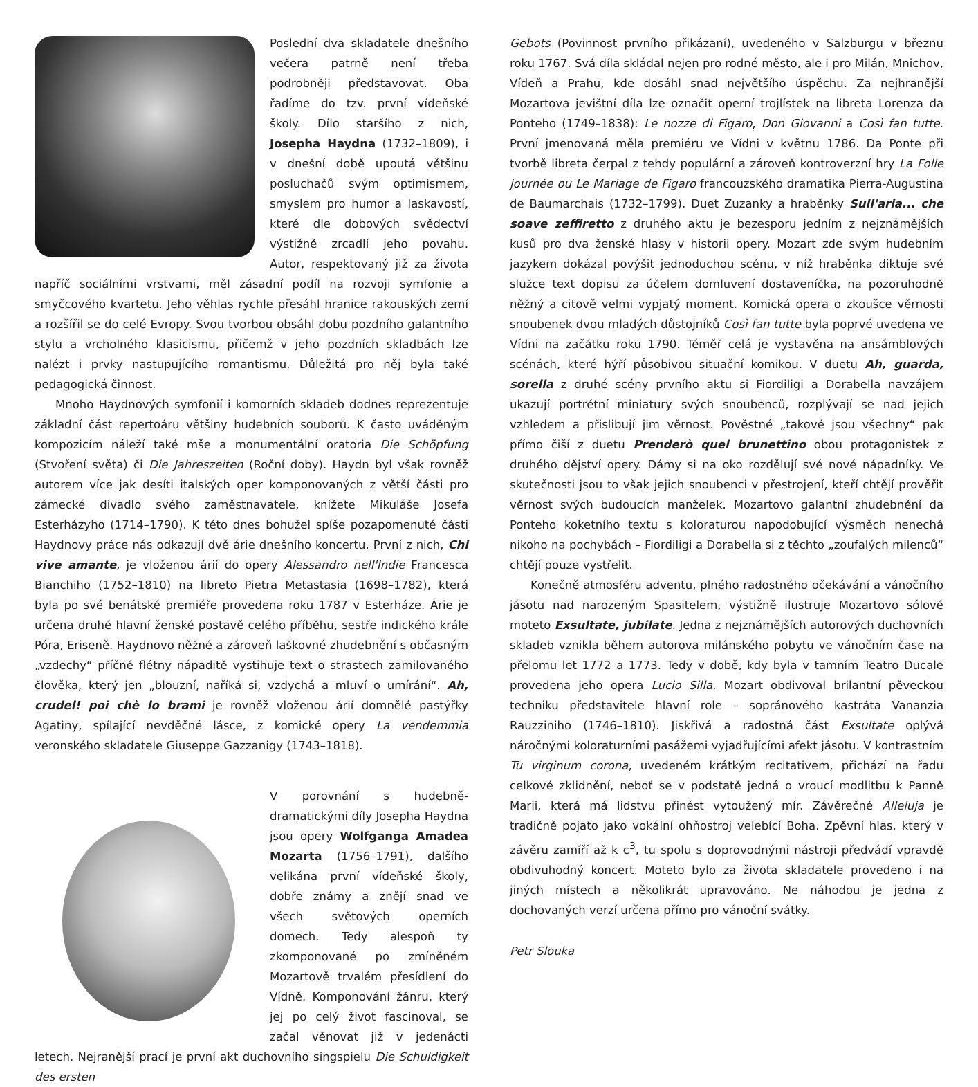Poslední dva skladatele dnešního večera patrně není třeba podrobněji představovat. Oba řadíme do tzv. první vídeňské školy. Dílo staršího z nich, Josepha Haydna (1732–1809), i v dnešní době upoutá většinu posluchačů svým optimismem, smyslem pro humor a laskavostí, které dle dobových svědectví výstižně zrcadlí jeho povahu. Autor, respektovaný již za života napříč sociálními vrstvami, měl zásadní podíl na rozvoji symfonie a smyčcového kvartetu. Jeho věhlas rychle přesáhl hranice rakouských zemí a rozšířil se do celé Evropy. Svou tvorbou obsáhl dobu pozdního galantního stylu a vrcholného klasicismu, přičemž v jeho pozdních skladbách lze nalézt i prvky nastupujícího romantismu. Důležitá pro něj byla také pedagogická činnost.
Mnoho Haydnových symfonií i komorních skladeb dodnes reprezentuje základní část repertoáru většiny hudebních souborů. K často uváděným kompozicím náleží také mše a monumentální oratoria Die Schöpfung (Stvoření světa) či Die Jahreszeiten (Roční doby). Haydn byl však rovněž autorem více jak desíti italských oper komponovaných z větší části pro zámecké divadlo svého zaměstnavatele, knížete Mikuláše Josefa Esterházyho (1714–1790). K této dnes bohužel spíše pozapomenuté části Haydnovy práce nás odkazují dvě árie dnešního koncertu. První z nich, Chi vive amante, je vloženou árií do opery Alessandro nell'Indie Francesca Bianchiho (1752–1810) na libreto Pietra Metastasia (1698–1782), která byla po své benátské premiéře provedena roku 1787 v Esterháze. Árie je určena druhé hlavní ženské postavě celého příběhu, sestře indického krále Póra, Eriseně. Haydnovo něžné a zároveň laškovné zhudebnění s občasným „vzdechy“ příčné flétny nápaditě vystihuje text o strastech zamilovaného člověka, který jen „blouzní, naříká si, vzdychá a mluví o umírání“. Ah, crudel! poi chè lo brami je rovněž vloženou árií domnělé pastýřky Agatiny, spílající nevděčné lásce, z komické opery La vendemmia veronského skladatele Giuseppe Gazzanigy (1743–1818).
V porovnání s hudebně-dramatickými díly Josepha Haydna jsou opery Wolfganga Amadea Mozarta (1756–1791), dalšího velikána první vídeňské školy, dobře známy a znějí snad ve všech světových operních domech. Tedy alespoň ty zkomponované po zmíněném Mozartově trvalém přesídlení do Vídně. Komponování žánru, který jej po celý život fascinoval, se začal věnovat již v jedenácti letech. Nejranější prací je první akt duchovního singspielu Die Schuldigkeit des ersten
Gebots (Povinnost prvního přikázaní), uvedeného v Salzburgu v březnu roku 1767. Svá díla skládal nejen pro rodné město, ale i pro Milán, Mnichov, Vídeň a Prahu, kde dosáhl snad největšího úspěchu. Za nejhranější Mozartova jevištní díla lze označit operní trojlístek na libreta Lorenza da Ponteho (1749–1838): Le nozze di Figaro, Don Giovanni a Così fan tutte. První jmenovaná měla premiéru ve Vídni v květnu 1786. Da Ponte při tvorbě libreta čerpal z tehdy populární a zároveň kontroverzní hry La Folle journée ou Le Mariage de Figaro francouzského dramatika Pierra-Augustina de Baumarchais (1732–1799). Duet Zuzanky a hraběnky Sull'aria... che soave zeffiretto z druhého aktu je bezesporu jedním z nejznámějších kusů pro dva ženské hlasy v historii opery. Mozart zde svým hudebním jazykem dokázal povýšit jednoduchou scénu, v níž hraběnka diktuje své služce text dopisu za účelem domluvení dostaveníčka, na pozoruhodně něžný a citově velmi vypjatý moment. Komická opera o zkoušce věrnosti snoubenek dvou mladých důstojníků Così fan tutte byla poprvé uvedena ve Vídni na začátku roku 1790. Téměř celá je vystavěna na ansámblových scénách, které hýří působivou situační komikou. V duetu Ah, guarda, sorella z druhé scény prvního aktu si Fiordiligi a Dorabella navzájem ukazují portrétní miniatury svých snoubenců, rozplývají se nad jejich vzhledem a přislibují jim věrnost. Pověstné „takové jsou všechny“ pak přímo čiší z duetu Prenderò quel brunettino obou protagonistek z druhého dějství opery. Dámy si na oko rozdělují své nové nápadníky. Ve skutečnosti jsou to však jejich snoubenci v přestrojení, kteří chtějí prověřit věrnost svých budoucích manželek. Mozartovo galantní zhudebnění da Ponteho koketního textu s koloraturou napodobující výsměch nenechá nikoho na pochybách – Fiordiligi a Dorabella si z těchto „zoufalých milenců“ chtějí pouze vystřelit.
Konečně atmosféru adventu, plného radostného očekávání a vánočního jásotu nad narozeným Spasitelem, výstižně ilustruje Mozartovo sólové moteto Exsultate, jubilate. Jedna z nejznámějších autorových duchovních skladeb vznikla během autorova milánského pobytu ve vánočním čase na přelomu let 1772 a 1773. Tedy v době, kdy byla v tamním Teatro Ducale provedena jeho opera Lucio Silla. Mozart obdivoval brilantní pěveckou techniku představitele hlavní role – sopránového kastráta Vananzia Rauzziniho (1746–1810). Jiskřivá a radostná část Exsultate oplývá náročnými koloraturními pasážemi vyjadřujícími afekt jásotu. V kontrastním Tu virginum corona, uvedeném krátkým recitativem, přichází na řadu celkové zklidnění, neboť se v podstatě jedná o vroucí modlitbu k Panně Marii, která má lidstvu přinést vytoužený mír. Závěrečné Alleluja je tradičně pojato jako vokální ohňostroj velebící Boha. Zpěvní hlas, který v závěru zamíří až k c<sup>3</sup>, tu spolu s doprovodnými nástroji předvádí vpravdě obdivuhodný koncert. Moteto bylo za života skladatele provedeno i na jiných místech a několikrát upravováno. Ne náhodou je jedna z dochovaných verzí určena přímo pro vánoční svátky.
Petr Slouka